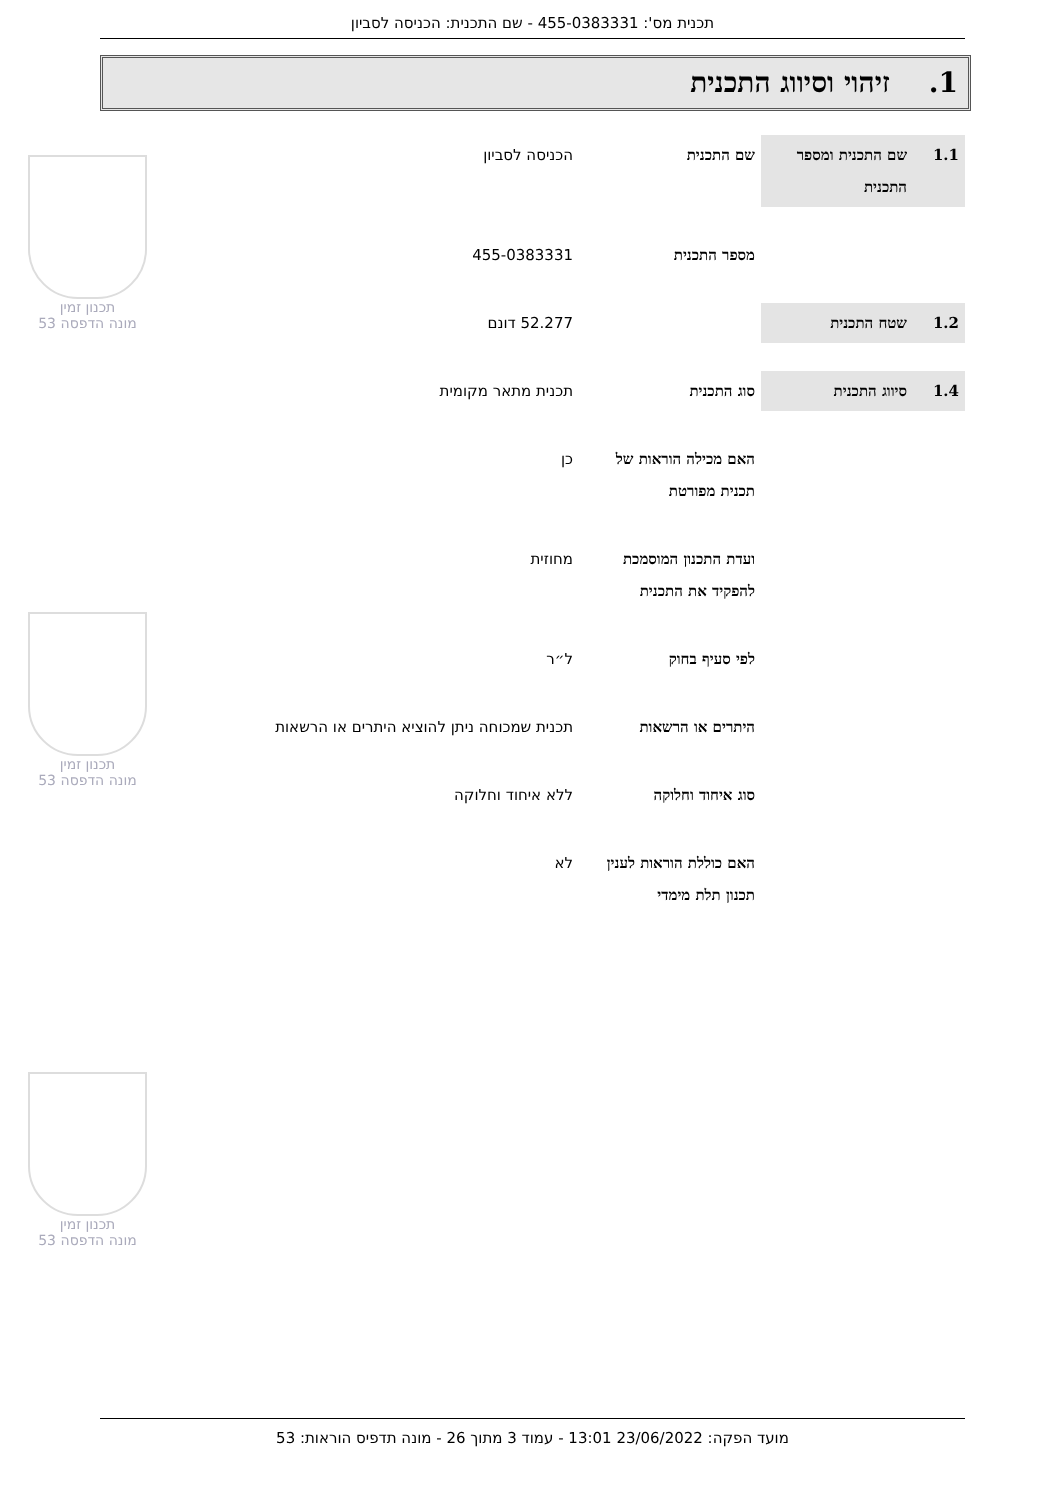תכנית מס': 455-0383331 - שם התכנית: הכניסה לסביון
1. זיהוי וסיווג התכנית
| 1.1 | שם התכנית ומספר התכנית | שם התכנית | הכניסה לסביון |
| | | מספר התכנית | 455-0383331 |
| 1.2 | שטח התכנית | | 52.277 דונם |
| 1.4 | סיווג התכנית | סוג התכנית | תכנית מתאר מקומית |
| | | האם מכילה הוראות של תכנית מפורטת | כן |
| | | ועדת התכנון המוסמכת להפקיד את התכנית | מחוזית |
| | | לפי סעיף בחוק | ל״ר |
| | | היתרים או הרשאות | תכנית שמכוחה ניתן להוציא היתרים או הרשאות |
| | | סוג איחוד וחלוקה | ללא איחוד וחלוקה |
| | | האם כוללת הוראות לענין תכנון תלת מימדי | לא |
תכנון זמין
מונה הדפסה 53
תכנון זמין
מונה הדפסה 53
תכנון זמין
מונה הדפסה 53
מועד הפקה: 23/06/2022 13:01 - עמוד 3 מתוך 26 - מונה תדפיס הוראות: 53